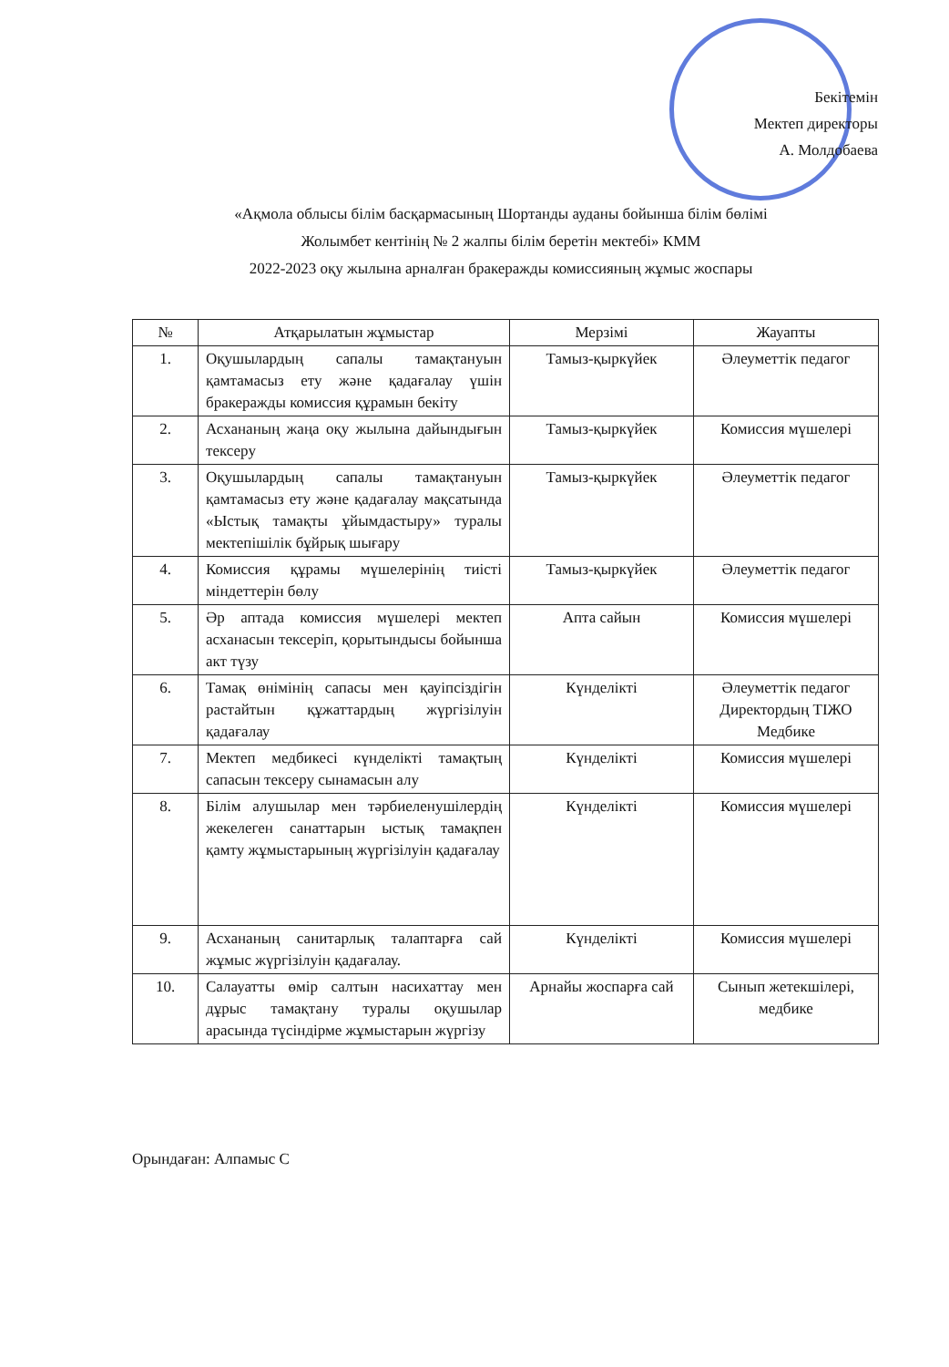Бекітемін
Мектеп директоры
А. Молдобаева
«Ақмола облысы білім басқармасының Шортанды ауданы бойынша білім бөлімі
Жолымбет кентінің № 2 жалпы білім беретін мектебі» КММ
2022-2023 оқу жылына арналған бракеражды комиссияның жұмыс жоспары
| № | Атқарылатын жұмыстар | Мерзімі | Жауапты |
| --- | --- | --- | --- |
| 1. | Оқушылардың сапалы тамақтануын қамтамасыз ету және қадағалау үшін бракеражды комиссия құрамын бекіту | Тамыз-қыркүйек | Әлеуметтік педагог |
| 2. | Асхананың жаңа оқу жылына дайындығын тексеру | Тамыз-қыркүйек | Комиссия мүшелері |
| 3. | Оқушылардың сапалы тамақтануын қамтамасыз ету және қадағалау мақсатында «Ыстық тамақты ұйымдастыру» туралы мектепішілік бұйрық шығару | Тамыз-қыркүйек | Әлеуметтік педагог |
| 4. | Комиссия құрамы мүшелерінің тиісті міндеттерін бөлу | Тамыз-қыркүйек | Әлеуметтік педагог |
| 5. | Әр аптада комиссия мүшелері мектеп асханасын тексеріп, қорытындысы бойынша акт түзу | Апта сайын | Комиссия мүшелері |
| 6. | Тамақ өнімінің сапасы мен қауіпсіздігін растайтын құжаттардың жүргізілуін қадағалау | Күнделікті | Әлеуметтік педагог Директордың ТІЖО Медбике |
| 7. | Мектеп медбикесі күнделікті тамақтың сапасын тексеру сынамасын алу | Күнделікті | Комиссия мүшелері |
| 8. | Білім алушылар мен тәрбиеленушілердің жекелеген санаттарын ыстық тамақпен қамту жұмыстарының жүргізілуін қадағалау | Күнделікті | Комиссия мүшелері |
| 9. | Асхананың санитарлық талаптарға сай жұмыс жүргізілуін қадағалау. | Күнделікті | Комиссия мүшелері |
| 10. | Салауатты өмір салтын насихаттау мен дұрыс тамақтану туралы оқушылар арасында түсіндірме жұмыстарын жүргізу | Арнайы жоспарға сай | Сынып жетекшілері, медбике |
Орындаған: Алпамыс С